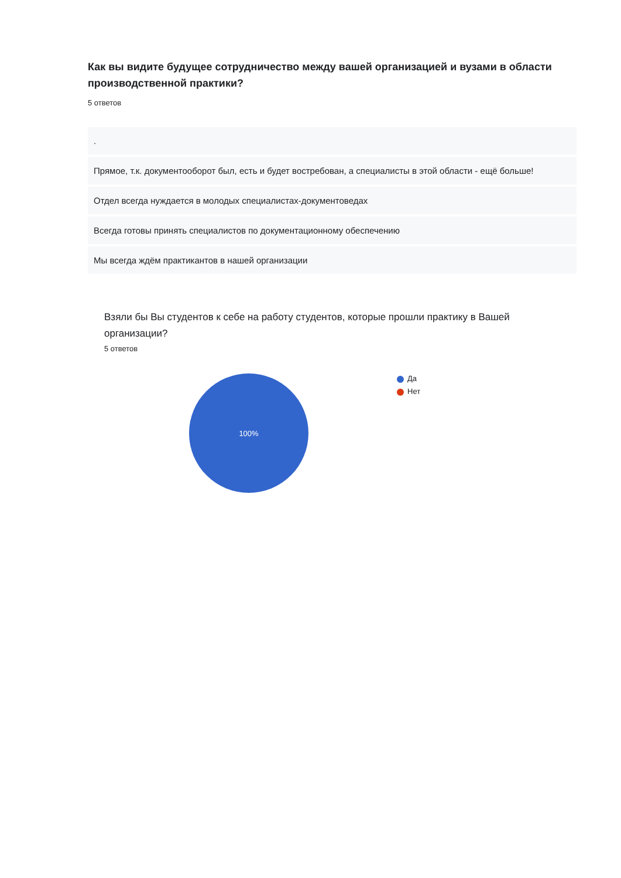Как вы видите будущее сотрудничество между вашей организацией и вузами в области производственной практики?
5 ответов
.
Прямое, т.к. документооборот был, есть и будет востребован, а специалисты в этой области - ещё больше!
Отдел всегда нуждается в молодых специалистах-документоведах
Всегда готовы принять специалистов по документационному обеспечению
Мы всегда ждём практикантов в нашей организации
Взяли бы Вы студентов к себе на работу студентов, которые прошли практику в Вашей организации?
5 ответов
100%
Да
Нет